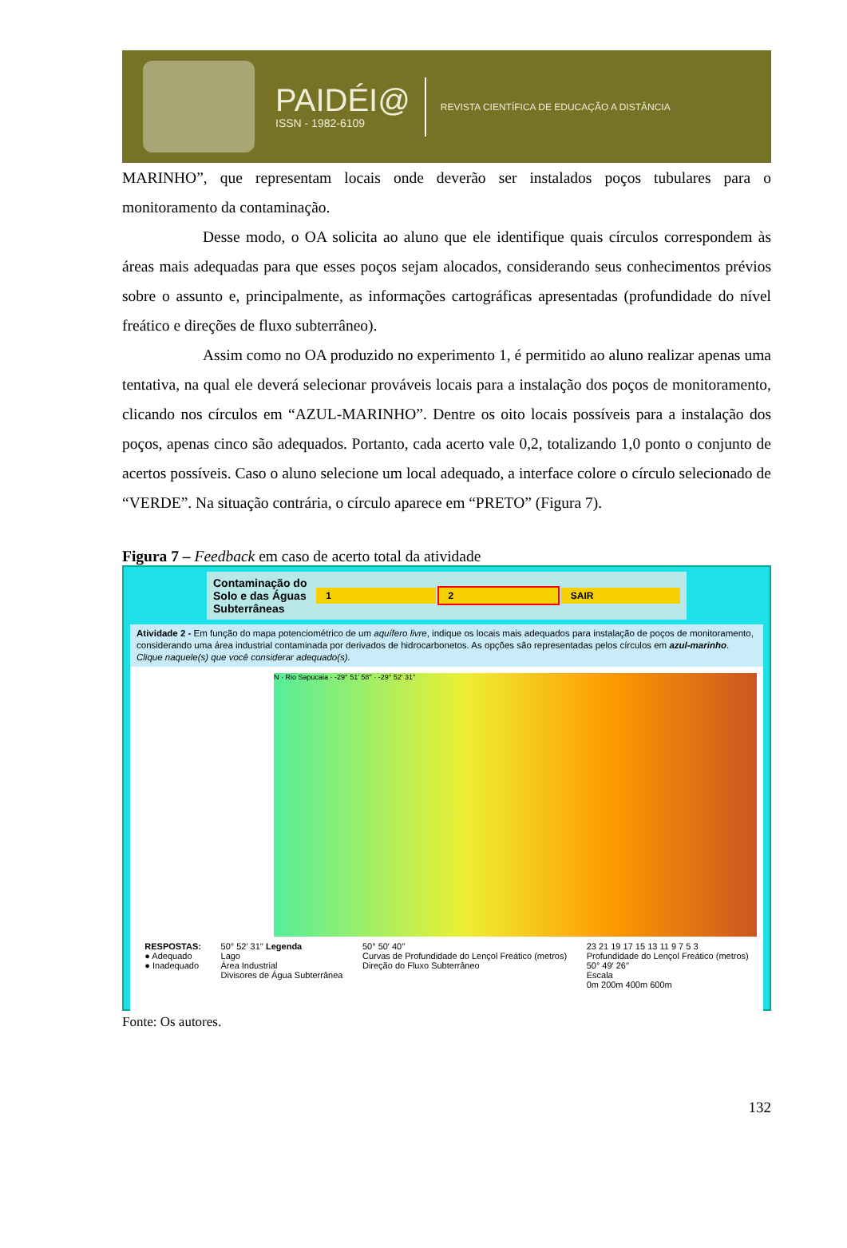PAIDÉI@
ISSN - 1982-6109
REVISTA CIENTÍFICA DE EDUCAÇÃO A DISTÂNCIA
MARINHO”, que representam locais onde deverão ser instalados poços tubulares para o monitoramento da contaminação.
Desse modo, o OA solicita ao aluno que ele identifique quais círculos correspondem às áreas mais adequadas para que esses poços sejam alocados, considerando seus conhecimentos prévios sobre o assunto e, principalmente, as informações cartográficas apresentadas (profundidade do nível freático e direções de fluxo subterrâneo).
Assim como no OA produzido no experimento 1, é permitido ao aluno realizar apenas uma tentativa, na qual ele deverá selecionar prováveis locais para a instalação dos poços de monitoramento, clicando nos círculos em “AZUL-MARINHO”. Dentre os oito locais possíveis para a instalação dos poços, apenas cinco são adequados. Portanto, cada acerto vale 0,2, totalizando 1,0 ponto o conjunto de acertos possíveis. Caso o aluno selecione um local adequado, a interface colore o círculo selecionado de “VERDE”. Na situação contrária, o círculo aparece em “PRETO” (Figura 7).
Figura 7 – Feedback em caso de acerto total da atividade
Contaminação do Solo e das Águas Subterrâneas 1 2 SAIR
Atividade 2 - Em função do mapa potenciométrico de um aquífero livre, indique os locais mais adequados para instalação de poços de monitoramento, considerando uma área industrial contaminada por derivados de hidrocarbonetos. As opções são representadas pelos círculos em azul-marinho. Clique naquele(s) que você considerar adequado(s).
N · Rio Sapucaia · -29° 51′ 58′′ · -29° 52′ 31′′
RESPOSTAS:
● Adequado
● Inadequado
50° 52′ 31′′ Legenda
Lago
Área Industrial
Divisores de Água Subterrânea
50° 50′ 40′′
Curvas de Profundidade do Lençol Freático (metros)
Direção do Fluxo Subterrâneo
23 21 19 17 15 13 11 9 7 5 3
Profundidade do Lençol Freático (metros)
50° 49′ 26′′
Escala
0m 200m 400m 600m
Fonte: Os autores.
132